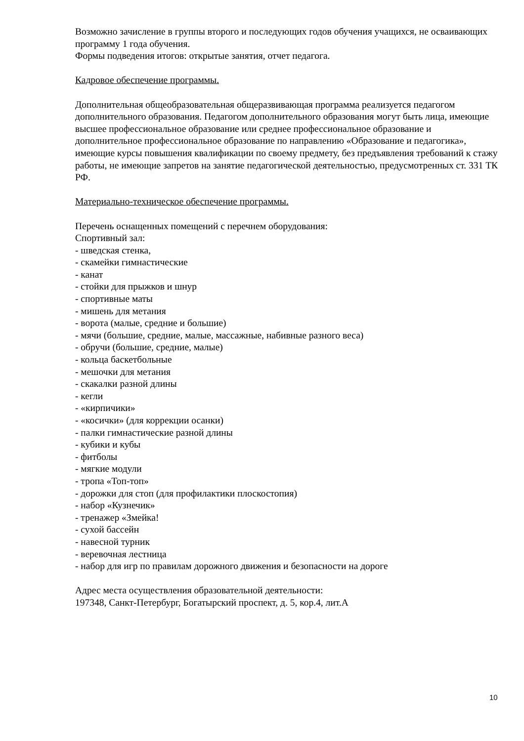Возможно зачисление в группы второго и последующих годов обучения учащихся, не осваивающих программу 1 года обучения.
Формы подведения итогов: открытые занятия, отчет педагога.
Кадровое обеспечение программы.
Дополнительная общеобразовательная общеразвивающая программа реализуется педагогом дополнительного образования. Педагогом дополнительного образования могут быть лица, имеющие высшее профессиональное образование или среднее профессиональное образование и дополнительное профессиональное образование по направлению «Образование и педагогика», имеющие курсы повышения квалификации по своему предмету, без предъявления требований к стажу работы, не имеющие запретов на занятие педагогической деятельностью, предусмотренных ст. 331 ТК РФ.
Материально-техническое обеспечение программы.
Перечень оснащенных помещений с перечнем оборудования:
Спортивный зал:
- шведская стенка,
- скамейки гимнастические
- канат
- стойки для прыжков и шнур
- спортивные маты
- мишень для метания
- ворота (малые, средние и большие)
- мячи (большие, средние, малые, массажные, набивные разного веса)
- обручи (большие, средние, малые)
- кольца баскетбольные
- мешочки для метания
- скакалки разной длины
- кегли
- «кирпичики»
- «косички» (для коррекции осанки)
- палки гимнастические разной длины
- кубики и кубы
- фитболы
- мягкие модули
- тропа «Топ-топ»
- дорожки для стоп (для профилактики плоскостопия)
- набор «Кузнечик»
- тренажер «Змейка!
- сухой бассейн
- навесной турник
- веревочная лестница
- набор для игр по правилам дорожного движения и безопасности на дороге
Адрес места осуществления образовательной деятельности:
197348, Санкт-Петербург, Богатырский проспект, д. 5, кор.4, лит.А
10